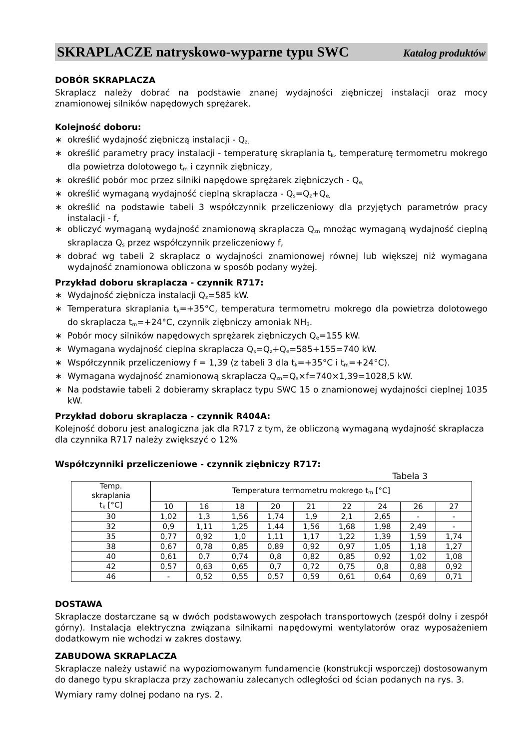SKRAPLACZE natryskowo-wyparne typu SWC Katalog produktów
DOBÓR SKRAPLACZA
Skraplacz należy dobrać na podstawie znanej wydajności ziębniczej instalacji oraz mocy znamionowej silników napędowych sprężarek.
Kolejność doboru:
∗ określić wydajność ziębniczą instalacji - Q<sub>z,</sub>
∗ określić parametry pracy instalacji - temperaturę skraplania t<sub>k</sub>, temperaturę termometru mokrego dla powietrza dolotowego t<sub>m</sub> i czynnik ziębniczy,
∗ określić pobór moc przez silniki napędowe sprężarek ziębniczych - Q<sub>e,</sub>
∗ określić wymaganą wydajność cieplną skraplacza - Q<sub>s</sub>=Q<sub>z</sub>+Q<sub>e,</sub>
∗ określić na podstawie tabeli 3 współczynnik przeliczeniowy dla przyjętych parametrów pracy instalacji - f,
∗ obliczyć wymaganą wydajność znamionową skraplacza Q<sub>zn</sub> mnożąc wymaganą wydajność cieplną skraplacza Q<sub>s</sub> przez współczynnik przeliczeniowy f,
∗ dobrać wg tabeli 2 skraplacz o wydajności znamionowej równej lub większej niż wymagana wydajność znamionowa obliczona w sposób podany wyżej.
Przykład doboru skraplacza - czynnik R717:
∗ Wydajność ziębnicza instalacji Q<sub>z</sub>=585 kW.
∗ Temperatura skraplania t<sub>k</sub>=+35°C, temperatura termometru mokrego dla powietrza dolotowego do skraplacza t<sub>m</sub>=+24°C, czynnik ziębniczy amoniak NH<sub>3</sub>.
∗ Pobór mocy silników napędowych sprężarek ziębniczych Q<sub>e</sub>=155 kW.
∗ Wymagana wydajność cieplna skraplacza Q<sub>s</sub>=Q<sub>z</sub>+Q<sub>e</sub>=585+155=740 kW.
∗ Współczynnik przeliczeniowy f = 1,39 (z tabeli 3 dla t<sub>k</sub>=+35°C i t<sub>m</sub>=+24°C).
∗ Wymagana wydajność znamionową skraplacza Q<sub>zn</sub>=Q<sub>s</sub>×f=740×1,39=1028,5 kW.
∗ Na podstawie tabeli 2 dobieramy skraplacz typu SWC 15 o znamionowej wydajności cieplnej 1035 kW.
Przykład doboru skraplacza - czynnik R404A:
Kolejność doboru jest analogiczna jak dla R717 z tym, że obliczoną wymaganą wydajność skraplacza dla czynnika R717 należy zwiększyć o 12%
Współczynniki przeliczeniowe - czynnik ziębniczy R717:
Tabela 3
| Temp. skraplania t<sub>k</sub> [°C] | Temperatura termometru mokrego t<sub>m</sub> [°C] | | | | | | | | |
| --- | --- | --- | --- | --- | --- | --- | --- | --- | --- |
| | 10 | 16 | 18 | 20 | 21 | 22 | 24 | 26 | 27 |
| 30 | 1,02 | 1,3 | 1,56 | 1,74 | 1,9 | 2,1 | 2,65 | - | - |
| 32 | 0,9 | 1,11 | 1,25 | 1,44 | 1,56 | 1,68 | 1,98 | 2,49 | - |
| 35 | 0,77 | 0,92 | 1,0 | 1,11 | 1,17 | 1,22 | 1,39 | 1,59 | 1,74 |
| 38 | 0,67 | 0,78 | 0,85 | 0,89 | 0,92 | 0,97 | 1,05 | 1,18 | 1,27 |
| 40 | 0,61 | 0,7 | 0,74 | 0,8 | 0,82 | 0,85 | 0,92 | 1,02 | 1,08 |
| 42 | 0,57 | 0,63 | 0,65 | 0,7 | 0,72 | 0,75 | 0,8 | 0,88 | 0,92 |
| 46 | - | 0,52 | 0,55 | 0,57 | 0,59 | 0,61 | 0,64 | 0,69 | 0,71 |
DOSTAWA
Skraplacze dostarczane są w dwóch podstawowych zespołach transportowych (zespół dolny i zespół górny). Instalacja elektryczna związana silnikami napędowymi wentylatorów oraz wyposażeniem dodatkowym nie wchodzi w zakres dostawy.
ZABUDOWA SKRAPLACZA
Skraplacze należy ustawić na wypoziomowanym fundamencie (konstrukcji wsporczej) dostosowanym do danego typu skraplacza przy zachowaniu zalecanych odległości od ścian podanych na rys. 3.
Wymiary ramy dolnej podano na rys. 2.